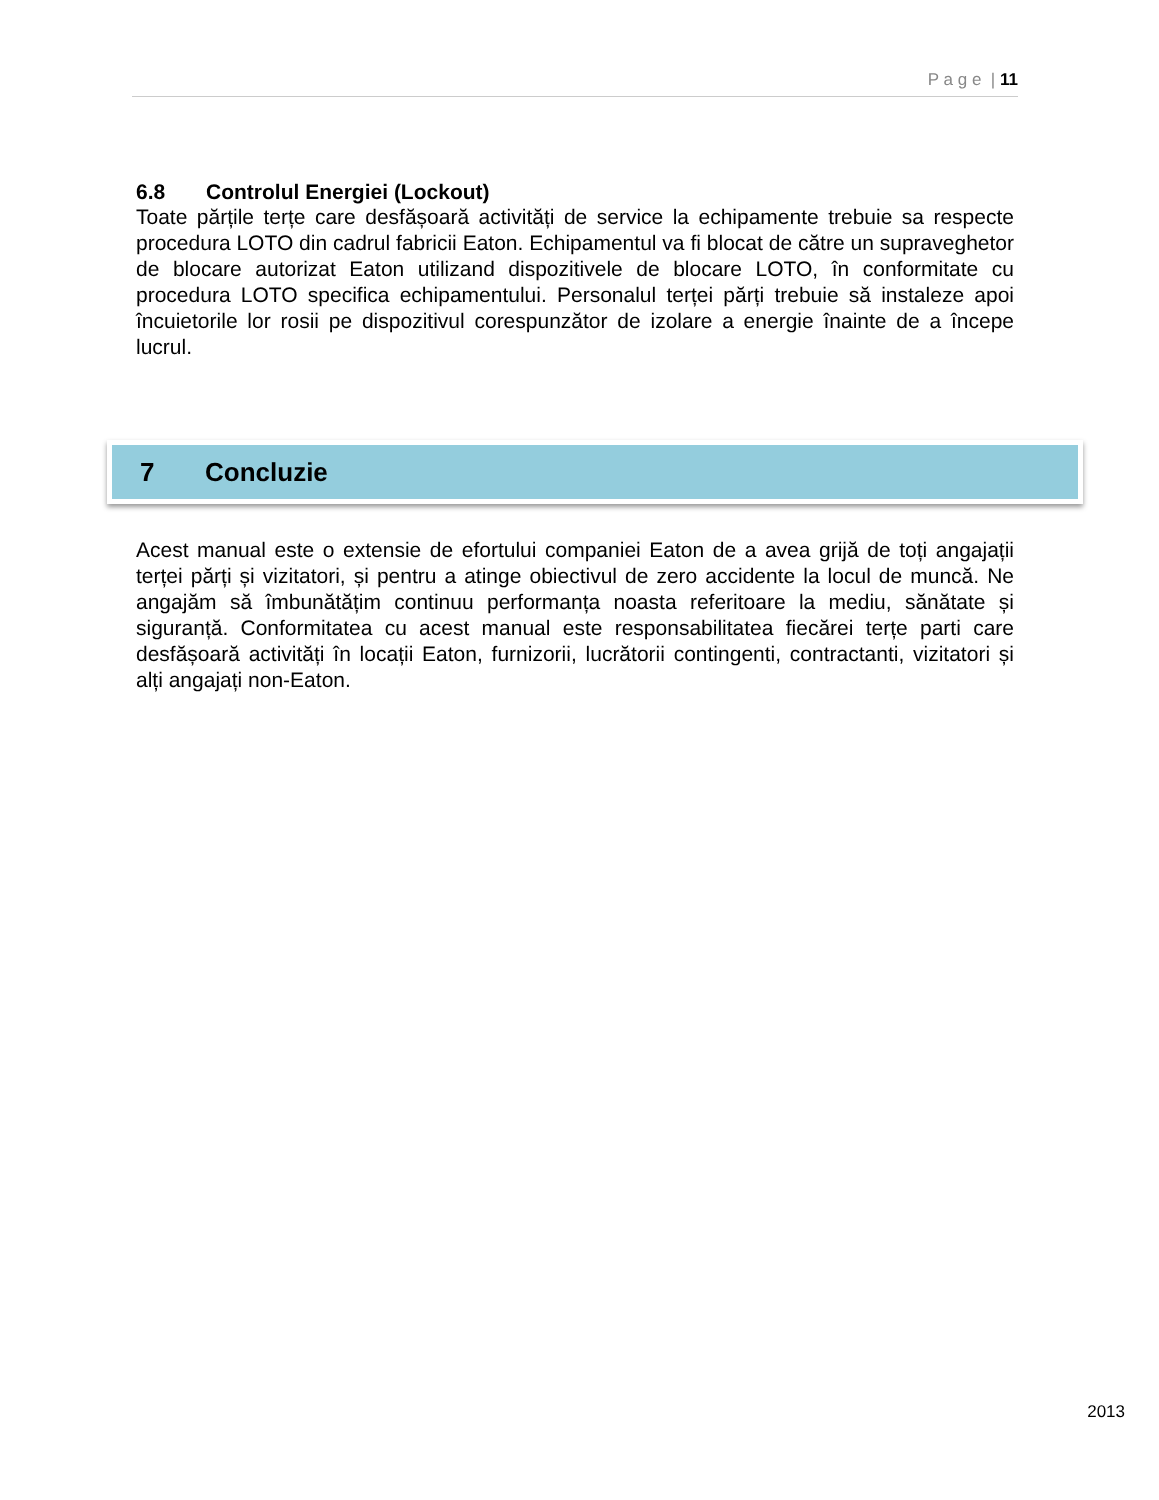P a g e | 11
6.8 Controlul Energiei (Lockout)
Toate părțile terțe care desfășoară activități de service la echipamente trebuie sa respecte procedura LOTO din cadrul fabricii Eaton. Echipamentul va fi blocat de către un supraveghetor de blocare autorizat Eaton utilizand dispozitivele de blocare LOTO, în conformitate cu procedura LOTO specifica echipamentului. Personalul terței părți trebuie să instaleze apoi încuietorile lor rosii pe dispozitivul corespunzător de izolare a energie înainte de a începe lucrul.
7 Concluzie
Acest manual este o extensie de efortului companiei Eaton de a avea grijă de toți angajații terței părți și vizitatori, și pentru a atinge obiectivul de zero accidente la locul de muncă. Ne angajăm să îmbunătățim continuu performanța noasta referitoare la mediu, sănătate și siguranță. Conformitatea cu acest manual este responsabilitatea fiecărei terțe parti care desfășoară activități în locații Eaton, furnizorii, lucrătorii contingenti, contractanti, vizitatori și alți angajați non-Eaton.
2013